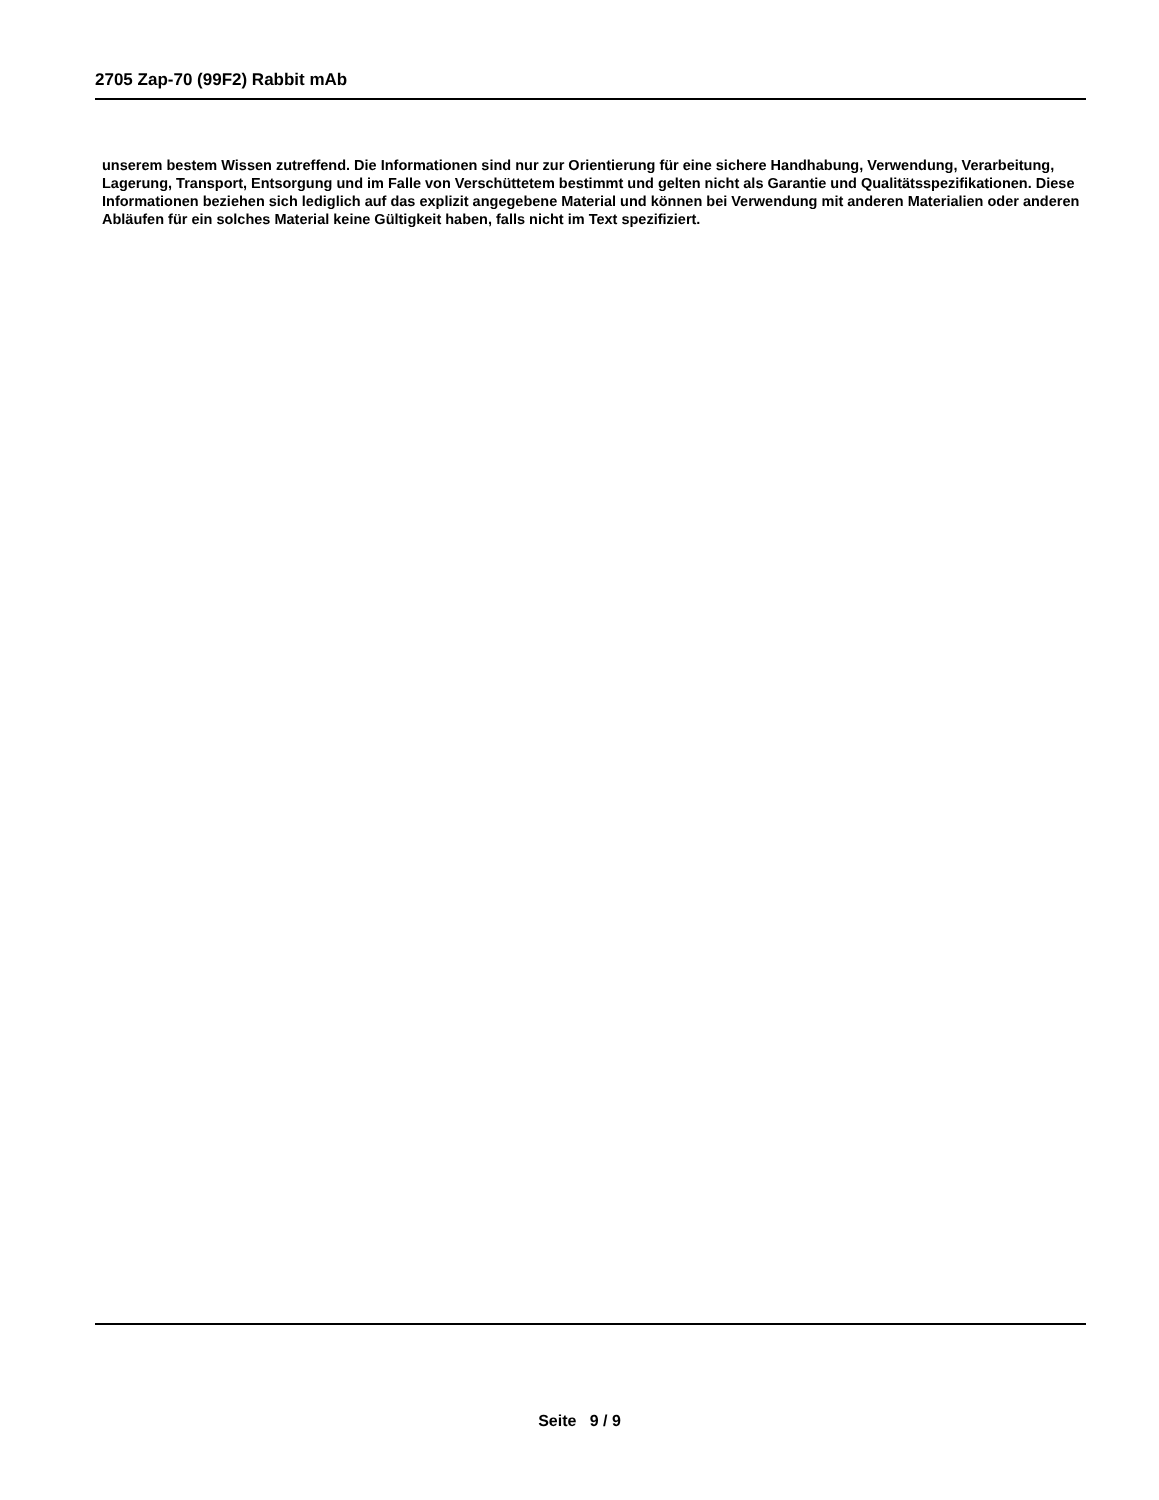2705 Zap-70 (99F2) Rabbit mAb
unserem bestem Wissen zutreffend. Die Informationen sind nur zur Orientierung für eine sichere Handhabung, Verwendung, Verarbeitung, Lagerung, Transport, Entsorgung und im Falle von Verschüttetem bestimmt und gelten nicht als Garantie und Qualitätsspezifikationen. Diese Informationen beziehen sich lediglich auf das explizit angegebene Material und können bei Verwendung mit anderen Materialien oder anderen Abläufen für ein solches Material keine Gültigkeit haben, falls nicht im Text spezifiziert.
Seite 9 / 9